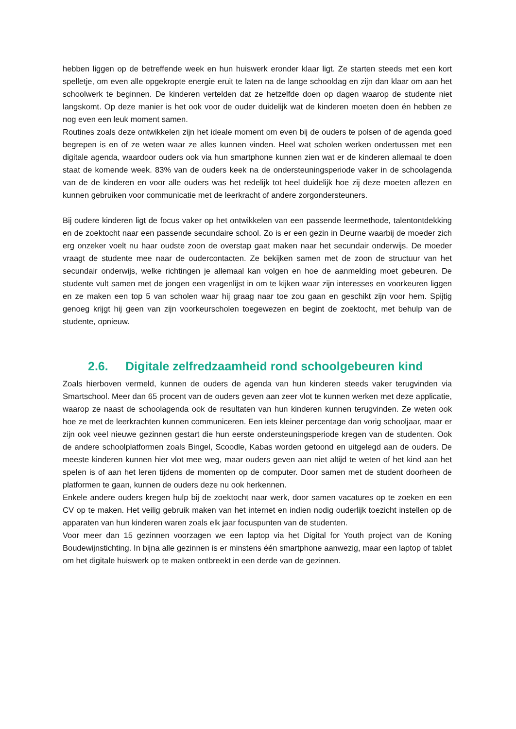hebben liggen op de betreffende week en hun huiswerk eronder klaar ligt. Ze starten steeds met een kort spelletje, om even alle opgekropte energie eruit te laten na de lange schooldag en zijn dan klaar om aan het schoolwerk te beginnen. De kinderen vertelden dat ze hetzelfde doen op dagen waarop de studente niet langskomt. Op deze manier is het ook voor de ouder duidelijk wat de kinderen moeten doen én hebben ze nog even een leuk moment samen.
Routines zoals deze ontwikkelen zijn het ideale moment om even bij de ouders te polsen of de agenda goed begrepen is en of ze weten waar ze alles kunnen vinden. Heel wat scholen werken ondertussen met een digitale agenda, waardoor ouders ook via hun smartphone kunnen zien wat er de kinderen allemaal te doen staat de komende week. 83% van de ouders keek na de ondersteuningsperiode vaker in de schoolagenda van de de kinderen en voor alle ouders was het redelijk tot heel duidelijk hoe zij deze moeten aflezen en kunnen gebruiken voor communicatie met de leerkracht of andere zorgondersteuners.
Bij oudere kinderen ligt de focus vaker op het ontwikkelen van een passende leermethode, talentontdekking en de zoektocht naar een passende secundaire school. Zo is er een gezin in Deurne waarbij de moeder zich erg onzeker voelt nu haar oudste zoon de overstap gaat maken naar het secundair onderwijs. De moeder vraagt de studente mee naar de oudercontacten. Ze bekijken samen met de zoon de structuur van het secundair onderwijs, welke richtingen je allemaal kan volgen en hoe de aanmelding moet gebeuren. De studente vult samen met de jongen een vragenlijst in om te kijken waar zijn interesses en voorkeuren liggen en ze maken een top 5 van scholen waar hij graag naar toe zou gaan en geschikt zijn voor hem. Spijtig genoeg krijgt hij geen van zijn voorkeurscholen toegewezen en begint de zoektocht, met behulp van de studente, opnieuw.
2.6. Digitale zelfredzaamheid rond schoolgebeuren kind
Zoals hierboven vermeld, kunnen de ouders de agenda van hun kinderen steeds vaker terugvinden via Smartschool. Meer dan 65 procent van de ouders geven aan zeer vlot te kunnen werken met deze applicatie, waarop ze naast de schoolagenda ook de resultaten van hun kinderen kunnen terugvinden. Ze weten ook hoe ze met de leerkrachten kunnen communiceren. Een iets kleiner percentage dan vorig schooljaar, maar er zijn ook veel nieuwe gezinnen gestart die hun eerste ondersteuningsperiode kregen van de studenten. Ook de andere schoolplatformen zoals Bingel, Scoodle, Kabas worden getoond en uitgelegd aan de ouders. De meeste kinderen kunnen hier vlot mee weg, maar ouders geven aan niet altijd te weten of het kind aan het spelen is of aan het leren tijdens de momenten op de computer. Door samen met de student doorheen de platformen te gaan, kunnen de ouders deze nu ook herkennen.
Enkele andere ouders kregen hulp bij de zoektocht naar werk, door samen vacatures op te zoeken en een CV op te maken. Het veilig gebruik maken van het internet en indien nodig ouderlijk toezicht instellen op de apparaten van hun kinderen waren zoals elk jaar focuspunten van de studenten.
Voor meer dan 15 gezinnen voorzagen we een laptop via het Digital for Youth project van de Koning Boudewijnstichting. In bijna alle gezinnen is er minstens één smartphone aanwezig, maar een laptop of tablet om het digitale huiswerk op te maken ontbreekt in een derde van de gezinnen.